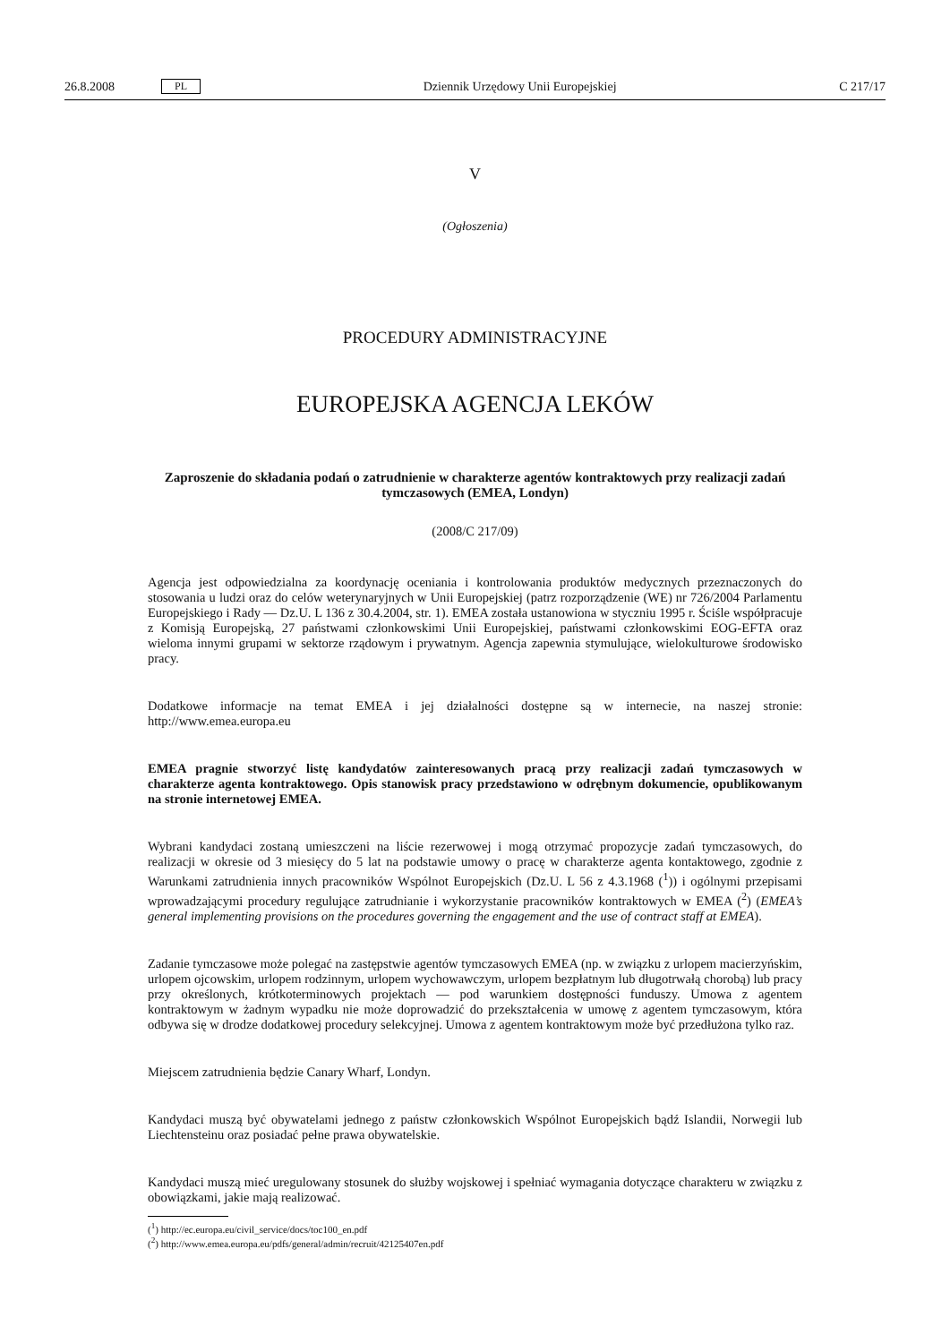26.8.2008 PL Dziennik Urzędowy Unii Europejskiej C 217/17
V
(Ogłoszenia)
PROCEDURY ADMINISTRACYJNE
EUROPEJSKA AGENCJA LEKÓW
Zaproszenie do składania podań o zatrudnienie w charakterze agentów kontraktowych przy realizacji zadań tymczasowych (EMEA, Londyn)
(2008/C 217/09)
Agencja jest odpowiedzialna za koordynację oceniania i kontrolowania produktów medycznych przeznaczonych do stosowania u ludzi oraz do celów weterynaryjnych w Unii Europejskiej (patrz rozporządzenie (WE) nr 726/2004 Parlamentu Europejskiego i Rady — Dz.U. L 136 z 30.4.2004, str. 1). EMEA została ustanowiona w styczniu 1995 r. Ściśle współpracuje z Komisją Europejską, 27 państwami członkowskimi Unii Europejskiej, państwami członkowskimi EOG-EFTA oraz wieloma innymi grupami w sektorze rządowym i prywatnym. Agencja zapewnia stymulujące, wielokulturowe środowisko pracy.
Dodatkowe informacje na temat EMEA i jej działalności dostępne są w internecie, na naszej stronie: http://www.emea.europa.eu
EMEA pragnie stworzyć listę kandydatów zainteresowanych pracą przy realizacji zadań tymczasowych w charakterze agenta kontraktowego. Opis stanowisk pracy przedstawiono w odrębnym dokumencie, opublikowanym na stronie internetowej EMEA.
Wybrani kandydaci zostaną umieszczeni na liście rezerwowej i mogą otrzymać propozycje zadań tymczasowych, do realizacji w okresie od 3 miesięcy do 5 lat na podstawie umowy o pracę w charakterze agenta kontaktowego, zgodnie z Warunkami zatrudnienia innych pracowników Wspólnot Europejskich (Dz.U. L 56 z 4.3.1968 (<sup>1</sup>)) i ogólnymi przepisami wprowadzającymi procedury regulujące zatrudnianie i wykorzystanie pracowników kontraktowych w EMEA (<sup>2</sup>) (EMEA’s general implementing provisions on the procedures governing the engagement and the use of contract staff at EMEA).
Zadanie tymczasowe może polegać na zastępstwie agentów tymczasowych EMEA (np. w związku z urlopem macierzyńskim, urlopem ojcowskim, urlopem rodzinnym, urlopem wychowawczym, urlopem bezpłatnym lub długotrwałą chorobą) lub pracy przy określonych, krótkoterminowych projektach — pod warunkiem dostępności funduszy. Umowa z agentem kontraktowym w żadnym wypadku nie może doprowadzić do przekształcenia w umowę z agentem tymczasowym, która odbywa się w drodze dodatkowej procedury selekcyjnej. Umowa z agentem kontraktowym może być przedłużona tylko raz.
Miejscem zatrudnienia będzie Canary Wharf, Londyn.
Kandydaci muszą być obywatelami jednego z państw członkowskich Wspólnot Europejskich bądź Islandii, Norwegii lub Liechtensteinu oraz posiadać pełne prawa obywatelskie.
Kandydaci muszą mieć uregulowany stosunek do służby wojskowej i spełniać wymagania dotyczące charakteru w związku z obowiązkami, jakie mają realizować.
(<sup>1</sup>) http://ec.europa.eu/civil_service/docs/toc100_en.pdf
(<sup>2</sup>) http://www.emea.europa.eu/pdfs/general/admin/recruit/42125407en.pdf